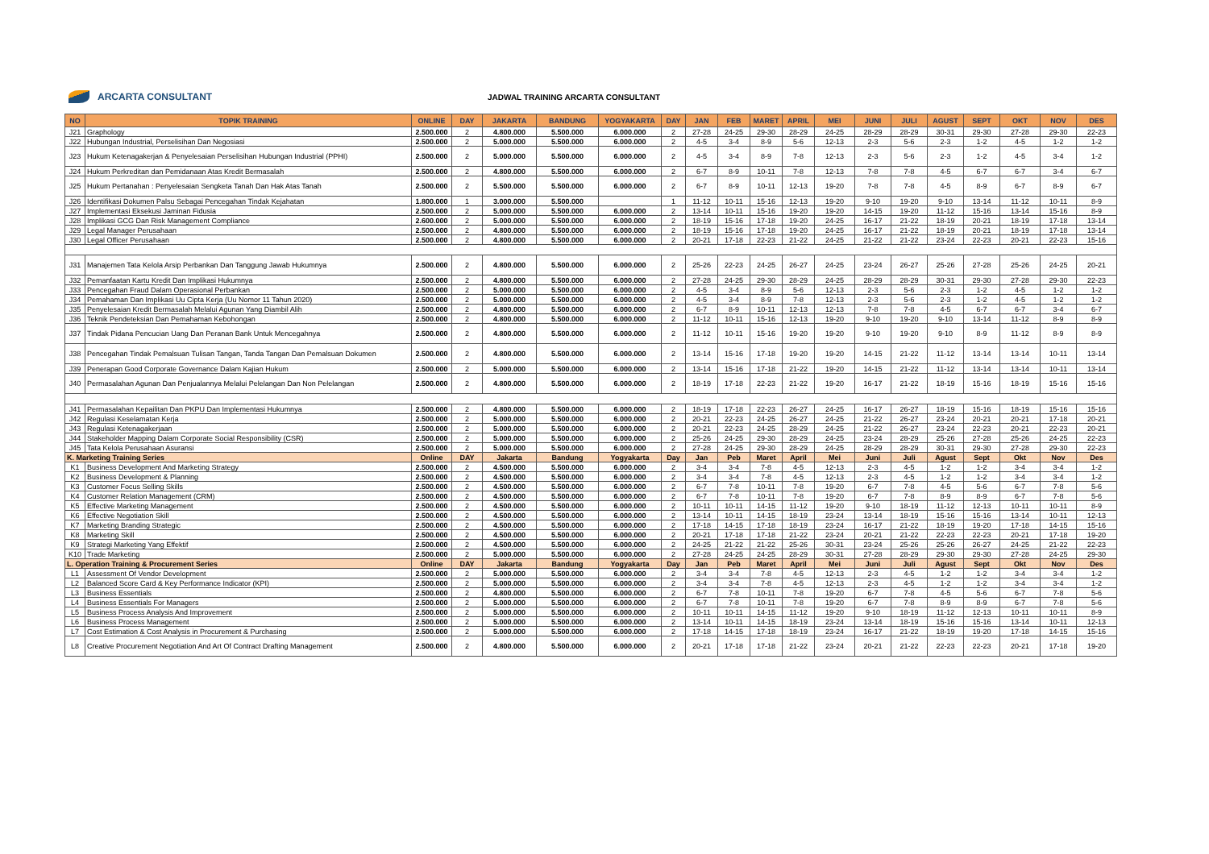ARCARTA CONSULTANT
JADWAL TRAINING ARCARTA CONSULTANT
| NO | TOPIK TRAINING | ONLINE | DAY | JAKARTA | BANDUNG | YOGYAKARTA | DAY | JAN | FEB | MARET | APRIL | MEI | JUNI | JULI | AGUST | SEPT | OKT | NOV | DES |
| --- | --- | --- | --- | --- | --- | --- | --- | --- | --- | --- | --- | --- | --- | --- | --- | --- | --- | --- | --- |
| J21 | Graphology | 2.500.000 | 2 | 4.800.000 | 5.500.000 | 6.000.000 | 2 | 27-28 | 24-25 | 29-30 | 28-29 | 24-25 | 28-29 | 28-29 | 30-31 | 29-30 | 27-28 | 29-30 | 22-23 |
| J22 | Hubungan Industrial, Perselisihan Dan Negosiasi | 2.500.000 | 2 | 5.000.000 | 5.500.000 | 6.000.000 | 2 | 4-5 | 3-4 | 8-9 | 5-6 | 12-13 | 2-3 | 5-6 | 2-3 | 1-2 | 4-5 | 1-2 | 1-2 |
| J23 | Hukum Ketenagakerjan & Penyelesaian Perselisihan Hubungan Industrial (PPHI) | 2.500.000 | 2 | 5.000.000 | 5.500.000 | 6.000.000 | 2 | 4-5 | 3-4 | 8-9 | 7-8 | 12-13 | 2-3 | 5-6 | 2-3 | 1-2 | 4-5 | 3-4 | 1-2 |
| J24 | Hukum Perkreditan dan Pemidanaan Atas Kredit Bermasalah | 2.500.000 | 2 | 4.800.000 | 5.500.000 | 6.000.000 | 2 | 6-7 | 8-9 | 10-11 | 7-8 | 12-13 | 7-8 | 7-8 | 4-5 | 6-7 | 6-7 | 3-4 | 6-7 |
| J25 | Hukum Pertanahan : Penyelesaian Sengketa Tanah Dan Hak Atas Tanah | 2.500.000 | 2 | 5.500.000 | 5.500.000 | 6.000.000 | 2 | 6-7 | 8-9 | 10-11 | 12-13 | 19-20 | 7-8 | 7-8 | 4-5 | 8-9 | 6-7 | 8-9 | 6-7 |
| J26 | Identifikasi Dokumen Palsu Sebagai Pencegahan Tindak Kejahatan | 1.800.000 | 1 | 3.000.000 | 5.500.000 | | 1 | 11-12 | 10-11 | 15-16 | 12-13 | 19-20 | 9-10 | 19-20 | 9-10 | 13-14 | 11-12 | 10-11 | 8-9 |
| J27 | Implementasi Eksekusi Jaminan Fidusia | 2.500.000 | 2 | 5.000.000 | 5.500.000 | 6.000.000 | 2 | 13-14 | 10-11 | 15-16 | 19-20 | 19-20 | 14-15 | 19-20 | 11-12 | 15-16 | 13-14 | 15-16 | 8-9 |
| J28 | Implikasi GCG Dan Risk Management Compliance | 2.600.000 | 2 | 5.000.000 | 5.500.000 | 6.000.000 | 2 | 18-19 | 15-16 | 17-18 | 19-20 | 24-25 | 16-17 | 21-22 | 18-19 | 20-21 | 18-19 | 17-18 | 13-14 |
| J29 | Legal Manager Perusahaan | 2.500.000 | 2 | 4.800.000 | 5.500.000 | 6.000.000 | 2 | 18-19 | 15-16 | 17-18 | 19-20 | 24-25 | 16-17 | 21-22 | 18-19 | 20-21 | 18-19 | 17-18 | 13-14 |
| J30 | Legal Officer Perusahaan | 2.500.000 | 2 | 4.800.000 | 5.500.000 | 6.000.000 | 2 | 20-21 | 17-18 | 22-23 | 21-22 | 24-25 | 21-22 | 21-22 | 23-24 | 22-23 | 20-21 | 22-23 | 15-16 |
| J31 | Manajemen Tata Kelola Arsip Perbankan Dan Tanggung Jawab Hukumnya | 2.500.000 | 2 | 4.800.000 | 5.500.000 | 6.000.000 | 2 | 25-26 | 22-23 | 24-25 | 26-27 | 24-25 | 23-24 | 26-27 | 25-26 | 27-28 | 25-26 | 24-25 | 20-21 |
| J32 | Pemanfaatan Kartu Kredit Dan Implikasi Hukumnya | 2.500.000 | 2 | 4.800.000 | 5.500.000 | 6.000.000 | 2 | 27-28 | 24-25 | 29-30 | 28-29 | 24-25 | 28-29 | 28-29 | 30-31 | 29-30 | 27-28 | 29-30 | 22-23 |
| J33 | Pencegahan Fraud Dalam Operasional Perbankan | 2.500.000 | 2 | 5.000.000 | 5.500.000 | 6.000.000 | 2 | 4-5 | 3-4 | 8-9 | 5-6 | 12-13 | 2-3 | 5-6 | 2-3 | 1-2 | 4-5 | 1-2 | 1-2 |
| J34 | Pemahaman Dan Implikasi Uu Cipta Kerja (Uu Nomor 11 Tahun 2020) | 2.500.000 | 2 | 5.000.000 | 5.500.000 | 6.000.000 | 2 | 4-5 | 3-4 | 8-9 | 7-8 | 12-13 | 2-3 | 5-6 | 2-3 | 1-2 | 4-5 | 1-2 | 1-2 |
| J35 | Penyelesaian Kredit Bermasalah Melalui Agunan Yang Diambil Alih | 2.500.000 | 2 | 4.800.000 | 5.500.000 | 6.000.000 | 2 | 6-7 | 8-9 | 10-11 | 12-13 | 12-13 | 7-8 | 7-8 | 4-5 | 6-7 | 6-7 | 3-4 | 6-7 |
| J36 | Teknik Pendeteksian Dan Pemahaman Kebohongan | 2.500.000 | 2 | 4.800.000 | 5.500.000 | 6.000.000 | 2 | 11-12 | 10-11 | 15-16 | 12-13 | 19-20 | 9-10 | 19-20 | 9-10 | 13-14 | 11-12 | 8-9 | 8-9 |
| J37 | Tindak Pidana Pencucian Uang Dan Peranan Bank Untuk Mencegahnya | 2.500.000 | 2 | 4.800.000 | 5.500.000 | 6.000.000 | 2 | 11-12 | 10-11 | 15-16 | 19-20 | 19-20 | 9-10 | 19-20 | 9-10 | 8-9 | 11-12 | 8-9 | 8-9 |
| J38 | Pencegahan Tindak Pemalsuan Tulisan Tangan, Tanda Tangan Dan Pemalsuan Dokumen | 2.500.000 | 2 | 4.800.000 | 5.500.000 | 6.000.000 | 2 | 13-14 | 15-16 | 17-18 | 19-20 | 19-20 | 14-15 | 21-22 | 11-12 | 13-14 | 13-14 | 10-11 | 13-14 |
| J39 | Penerapan Good Corporate Governance Dalam Kajian Hukum | 2.500.000 | 2 | 5.000.000 | 5.500.000 | 6.000.000 | 2 | 13-14 | 15-16 | 17-18 | 21-22 | 19-20 | 14-15 | 21-22 | 11-12 | 13-14 | 13-14 | 10-11 | 13-14 |
| J40 | Permasalahan Agunan Dan Penjualannya Melalui Pelelangan Dan Non Pelelangan | 2.500.000 | 2 | 4.800.000 | 5.500.000 | 6.000.000 | 2 | 18-19 | 17-18 | 22-23 | 21-22 | 19-20 | 16-17 | 21-22 | 18-19 | 15-16 | 18-19 | 15-16 | 15-16 |
| J41 | Permasalahan Kepailitan Dan PKPU Dan Implementasi Hukumnya | 2.500.000 | 2 | 4.800.000 | 5.500.000 | 6.000.000 | 2 | 18-19 | 17-18 | 22-23 | 26-27 | 24-25 | 16-17 | 26-27 | 18-19 | 15-16 | 18-19 | 15-16 | 15-16 |
| J42 | Regulasi Keselamatan Kerja | 2.500.000 | 2 | 5.000.000 | 5.500.000 | 6.000.000 | 2 | 20-21 | 22-23 | 24-25 | 26-27 | 24-25 | 21-22 | 26-27 | 23-24 | 20-21 | 20-21 | 17-18 | 20-21 |
| J43 | Regulasi Ketenagakerjaan | 2.500.000 | 2 | 5.000.000 | 5.500.000 | 6.000.000 | 2 | 20-21 | 22-23 | 24-25 | 28-29 | 24-25 | 21-22 | 26-27 | 23-24 | 22-23 | 20-21 | 22-23 | 20-21 |
| J44 | Stakeholder Mapping Dalam Corporate Social Responsibility (CSR) | 2.500.000 | 2 | 5.000.000 | 5.500.000 | 6.000.000 | 2 | 25-26 | 24-25 | 29-30 | 28-29 | 24-25 | 23-24 | 28-29 | 25-26 | 27-28 | 25-26 | 24-25 | 22-23 |
| J45 | Tata Kelola Perusahaan Asuransi | 2.500.000 | 2 | 5.000.000 | 5.500.000 | 6.000.000 | 2 | 27-28 | 24-25 | 29-30 | 28-29 | 24-25 | 28-29 | 28-29 | 30-31 | 29-30 | 27-28 | 29-30 | 22-23 |
| K. Marketing Training Series | | Online | DAY | Jakarta | Bandung | Yogyakarta | Day | Jan | Peb | Maret | April | Mei | Juni | Juli | Agust | Sept | Okt | Nov | Des |
| K1 | Business Development And Marketing Strategy | 2.500.000 | 2 | 4.500.000 | 5.500.000 | 6.000.000 | 2 | 3-4 | 3-4 | 7-8 | 4-5 | 12-13 | 2-3 | 4-5 | 1-2 | 1-2 | 3-4 | 3-4 | 1-2 |
| K2 | Business Development & Planning | 2.500.000 | 2 | 4.500.000 | 5.500.000 | 6.000.000 | 2 | 3-4 | 3-4 | 7-8 | 4-5 | 12-13 | 2-3 | 4-5 | 1-2 | 1-2 | 3-4 | 3-4 | 1-2 |
| K3 | Customer Focus Selling Skills | 2.500.000 | 2 | 4.500.000 | 5.500.000 | 6.000.000 | 2 | 6-7 | 7-8 | 10-11 | 7-8 | 19-20 | 6-7 | 7-8 | 4-5 | 5-6 | 6-7 | 7-8 | 5-6 |
| K4 | Customer Relation Management (CRM) | 2.500.000 | 2 | 4.500.000 | 5.500.000 | 6.000.000 | 2 | 6-7 | 7-8 | 10-11 | 7-8 | 19-20 | 6-7 | 7-8 | 8-9 | 8-9 | 6-7 | 7-8 | 5-6 |
| K5 | Effective Marketing Management | 2.500.000 | 2 | 4.500.000 | 5.500.000 | 6.000.000 | 2 | 10-11 | 10-11 | 14-15 | 11-12 | 19-20 | 9-10 | 18-19 | 11-12 | 12-13 | 10-11 | 10-11 | 8-9 |
| K6 | Effective Negotiation Skill | 2.500.000 | 2 | 4.500.000 | 5.500.000 | 6.000.000 | 2 | 13-14 | 10-11 | 14-15 | 18-19 | 23-24 | 13-14 | 18-19 | 15-16 | 15-16 | 13-14 | 10-11 | 12-13 |
| K7 | Marketing Branding Strategic | 2.500.000 | 2 | 4.500.000 | 5.500.000 | 6.000.000 | 2 | 17-18 | 14-15 | 17-18 | 18-19 | 23-24 | 16-17 | 21-22 | 18-19 | 19-20 | 17-18 | 14-15 | 15-16 |
| K8 | Marketing Skill | 2.500.000 | 2 | 4.500.000 | 5.500.000 | 6.000.000 | 2 | 20-21 | 17-18 | 17-18 | 21-22 | 23-24 | 20-21 | 21-22 | 22-23 | 22-23 | 20-21 | 17-18 | 19-20 |
| K9 | Strategi Marketing Yang Effektif | 2.500.000 | 2 | 4.500.000 | 5.500.000 | 6.000.000 | 2 | 24-25 | 21-22 | 21-22 | 25-26 | 30-31 | 23-24 | 25-26 | 25-26 | 26-27 | 24-25 | 21-22 | 22-23 |
| K10 | Trade Marketing | 2.500.000 | 2 | 5.000.000 | 5.500.000 | 6.000.000 | 2 | 27-28 | 24-25 | 24-25 | 28-29 | 30-31 | 27-28 | 28-29 | 29-30 | 29-30 | 27-28 | 24-25 | 29-30 |
| L. Operation Training & Procurement Series | | Online | DAY | Jakarta | Bandung | Yogyakarta | Day | Jan | Peb | Maret | April | Mei | Juni | Juli | Agust | Sept | Okt | Nov | Des |
| L1 | Assessment Of Vendor Development | 2.500.000 | 2 | 5.000.000 | 5.500.000 | 6.000.000 | 2 | 3-4 | 3-4 | 7-8 | 4-5 | 12-13 | 2-3 | 4-5 | 1-2 | 1-2 | 3-4 | 3-4 | 1-2 |
| L2 | Balanced Score Card & Key Performance Indicator (KPI) | 2.500.000 | 2 | 5.000.000 | 5.500.000 | 6.000.000 | 2 | 3-4 | 3-4 | 7-8 | 4-5 | 12-13 | 2-3 | 4-5 | 1-2 | 1-2 | 3-4 | 3-4 | 1-2 |
| L3 | Business Essentials | 2.500.000 | 2 | 4.800.000 | 5.500.000 | 6.000.000 | 2 | 6-7 | 7-8 | 10-11 | 7-8 | 19-20 | 6-7 | 7-8 | 4-5 | 5-6 | 6-7 | 7-8 | 5-6 |
| L4 | Business Essentials For Managers | 2.500.000 | 2 | 5.000.000 | 5.500.000 | 6.000.000 | 2 | 6-7 | 7-8 | 10-11 | 7-8 | 19-20 | 6-7 | 7-8 | 8-9 | 8-9 | 6-7 | 7-8 | 5-6 |
| L5 | Business Process Analysis And Improvement | 2.500.000 | 2 | 5.000.000 | 5.500.000 | 6.000.000 | 2 | 10-11 | 10-11 | 14-15 | 11-12 | 19-20 | 9-10 | 18-19 | 11-12 | 12-13 | 10-11 | 10-11 | 8-9 |
| L6 | Business Process Management | 2.500.000 | 2 | 5.000.000 | 5.500.000 | 6.000.000 | 2 | 13-14 | 10-11 | 14-15 | 18-19 | 23-24 | 13-14 | 18-19 | 15-16 | 15-16 | 13-14 | 10-11 | 12-13 |
| L7 | Cost Estimation & Cost Analysis in Procurement & Purchasing | 2.500.000 | 2 | 5.000.000 | 5.500.000 | 6.000.000 | 2 | 17-18 | 14-15 | 17-18 | 18-19 | 23-24 | 16-17 | 21-22 | 18-19 | 19-20 | 17-18 | 14-15 | 15-16 |
| L8 | Creative Procurement Negotiation And Art Of Contract Drafting Management | 2.500.000 | 2 | 4.800.000 | 5.500.000 | 6.000.000 | 2 | 20-21 | 17-18 | 17-18 | 21-22 | 23-24 | 20-21 | 21-22 | 22-23 | 22-23 | 20-21 | 17-18 | 19-20 |